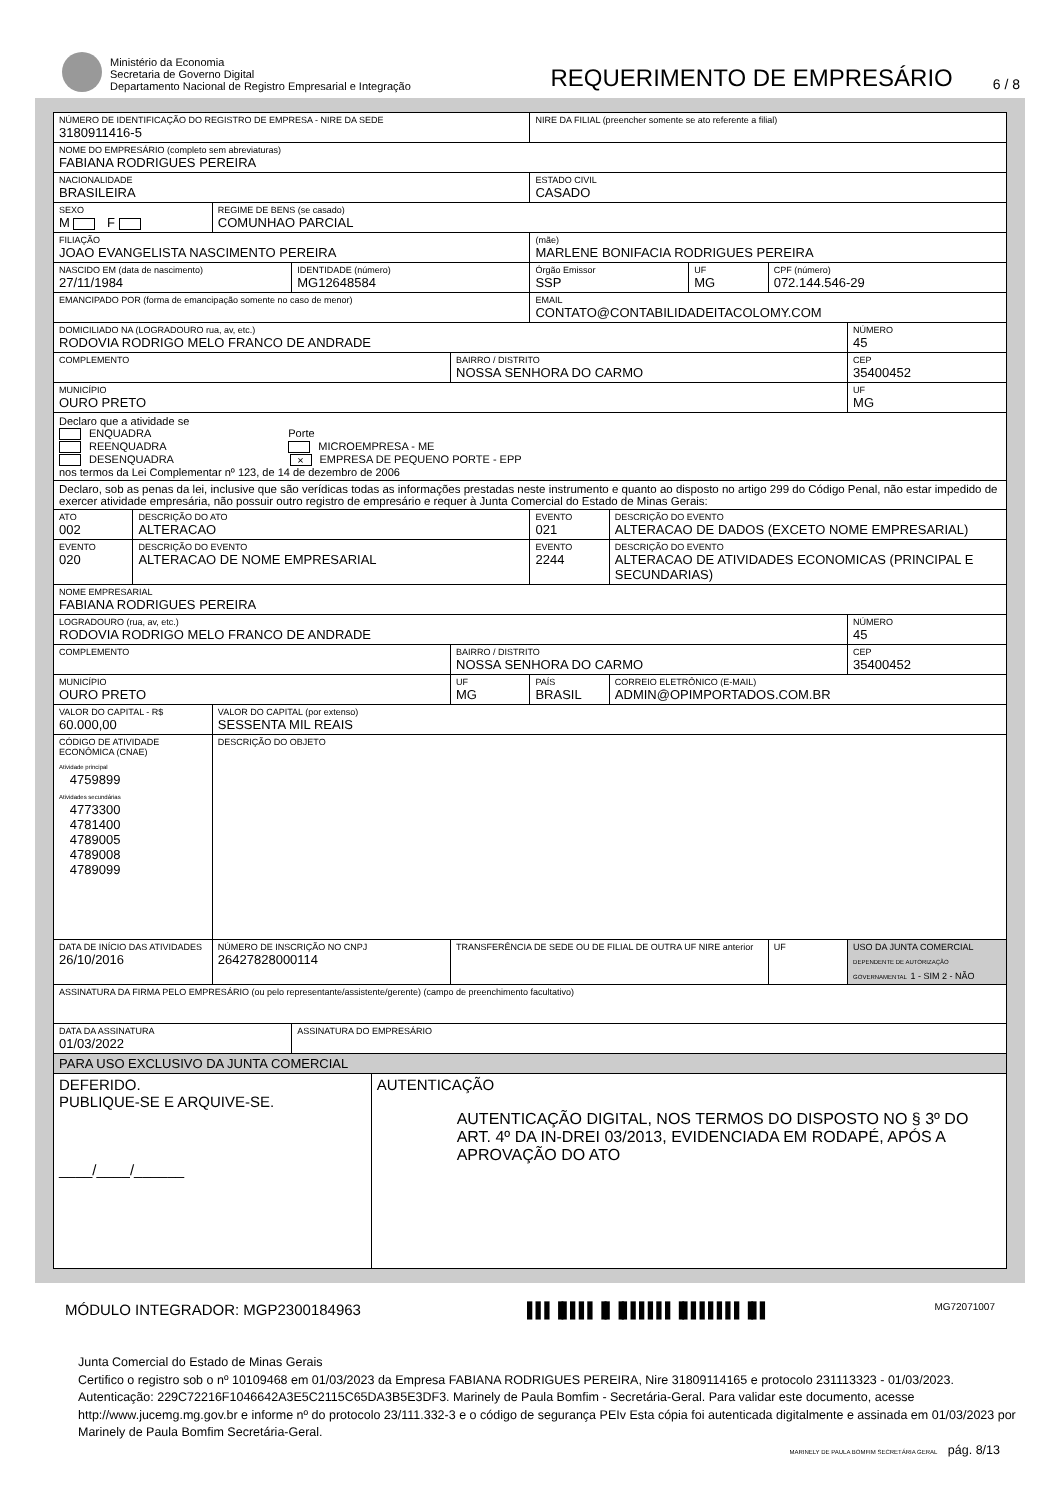Ministério da Economia
Secretaria de Governo Digital
Departamento Nacional de Registro Empresarial e Integração
REQUERIMENTO DE EMPRESÁRIO
6 / 8
| NÚMERO DE IDENTIFICAÇÃO DO REGISTRO DE EMPRESA - NIRE DA SEDE 3180911416-5 | | | | | | NIRE DA FILIAL (preencher somente se ato referente a filial) | | | | |
| NOME DO EMPRESÁRIO (completo sem abreviaturas) FABIANA RODRIGUES PEREIRA | | | | | | | | | | |
| NACIONALIDADE BRASILEIRA | | | | | | ESTADO CIVIL CASADO | | | | |
| SEXO M F | | REGIME DE BENS (se casado) COMUNHAO PARCIAL | | | | | | | | |
| FILIAÇÃO JOAO EVANGELISTA NASCIMENTO PEREIRA | | | | | | (mãe) MARLENE BONIFACIA RODRIGUES PEREIRA | | | | |
| NASCIDO EM (data de nascimento) 27/11/1984 | | | IDENTIDADE (número) MG12648584 | | | Órgão Emissor SSP | | UF MG | CPF (número) 072.144.546-29 | |
| EMANCIPADO POR (forma de emancipação somente no caso de menor) | | | | | | EMAIL CONTATO@CONTABILIDADEITACOLOMY.COM | | | | |
| DOMICILIADO NA (LOGRADOURO rua, av, etc.) RODOVIA RODRIGO MELO FRANCO DE ANDRADE | | | | | | | | | | NÚMERO 45 |
| COMPLEMENTO | | | | | BAIRRO / DISTRITO NOSSA SENHORA DO CARMO | | | | | CEP 35400452 |
| MUNICÍPIO OURO PRETO | | | | | | | | | | UF MG |
| Declaro que a atividade se ENQUADRA Porte REENQUADRA MICROEMPRESA - ME DESENQUADRA × EMPRESA DE PEQUENO PORTE - EPP nos termos da Lei Complementar nº 123, de 14 de dezembro de 2006 | | | | | | | | | | |
| Declaro, sob as penas da lei, inclusive que são verídicas todas as informações prestadas neste instrumento e quanto ao disposto no artigo 299 do Código Penal, não estar impedido de exercer atividade empresária, não possuir outro registro de empresário e requer à Junta Comercial do Estado de Minas Gerais: | | | | | | | | | | |
| ATO 002 | DESCRIÇÃO DO ATO ALTERACAO | | | | | EVENTO 021 | DESCRIÇÃO DO EVENTO ALTERACAO DE DADOS (EXCETO NOME EMPRESARIAL) | | | |
| EVENTO 020 | DESCRIÇÃO DO EVENTO ALTERACAO DE NOME EMPRESARIAL | | | | | EVENTO 2244 | DESCRIÇÃO DO EVENTO ALTERACAO DE ATIVIDADES ECONOMICAS (PRINCIPAL E SECUNDARIAS) | | | |
| NOME EMPRESARIAL FABIANA RODRIGUES PEREIRA | | | | | | | | | | |
| LOGRADOURO (rua, av, etc.) RODOVIA RODRIGO MELO FRANCO DE ANDRADE | | | | | | | | | | NÚMERO 45 |
| COMPLEMENTO | | | | | BAIRRO / DISTRITO NOSSA SENHORA DO CARMO | | | | | CEP 35400452 |
| MUNICÍPIO OURO PRETO | | | | | UF MG | PAÍS BRASIL | CORREIO ELETRÔNICO (E-MAIL) ADMIN@OPIMPORTADOS.COM.BR | | | |
| VALOR DO CAPITAL - R$ 60.000,00 | | VALOR DO CAPITAL (por extenso) SESSENTA MIL REAIS | | | | | | | | |
| CÓDIGO DE ATIVIDADE ECONÔMICA (CNAE) Atividade principal 4759899 Atividades secundárias 4773300 4781400 4789005 4789008 4789099 | | DESCRIÇÃO DO OBJETO | | | | | | | | |
| DATA DE INÍCIO DAS ATIVIDADES 26/10/2016 | | NÚMERO DE INSCRIÇÃO NO CNPJ 26427828000114 | | | TRANSFERÊNCIA DE SEDE OU DE FILIAL DE OUTRA UF NIRE anterior | | | | UF | USO DA JUNTA COMERCIAL DEPENDENTE DE AUTORIZAÇÃO GOVERNAMENTAL 1 - SIM 2 - NÃO |
| ASSINATURA DA FIRMA PELO EMPRESÁRIO (ou pelo representante/assistente/gerente) (campo de preenchimento facultativo) | | | | | | | | | | |
| DATA DA ASSINATURA 01/03/2022 | | | ASSINATURA DO EMPRESÁRIO | | | | | | | |
| PARA USO EXCLUSIVO DA JUNTA COMERCIAL | | | | | | | | | | |
| DEFERIDO. PUBLIQUE-SE E ARQUIVE-SE. ____/____/______ | | | | AUTENTICAÇÃO AUTENTICAÇÃO DIGITAL, NOS TERMOS DO DISPOSTO NO § 3º DO ART. 4º DA IN-DREI 03/2013, EVIDENCIADA EM RODAPÉ, APÓS A APROVAÇÃO DO ATO | | | | | | |
MÓDULO INTEGRADOR: MGP2300184963 ▌▌▌▐▌▌▌▌▐▌▐▌▌▌▌▌▌▐▌▌▌▌▌▌▌▐▌▌ MG72071007
Junta Comercial do Estado de Minas Gerais
Certifico o registro sob o nº 10109468 em 01/03/2023 da Empresa FABIANA RODRIGUES PEREIRA, Nire 31809114165 e protocolo 231113323 - 01/03/2023. Autenticação: 229C72216F1046642A3E5C2115C65DA3B5E3DF3. Marinely de Paula Bomfim - Secretária-Geral. Para validar este documento, acesse http://www.jucemg.mg.gov.br e informe nº do protocolo 23/111.332-3 e o código de segurança PEIv Esta cópia foi autenticada digitalmente e assinada em 01/03/2023 por Marinely de Paula Bomfim Secretária-Geral.
MARINELY DE PAULA BOMFIM SECRETÁRIA GERAL pág. 8/13